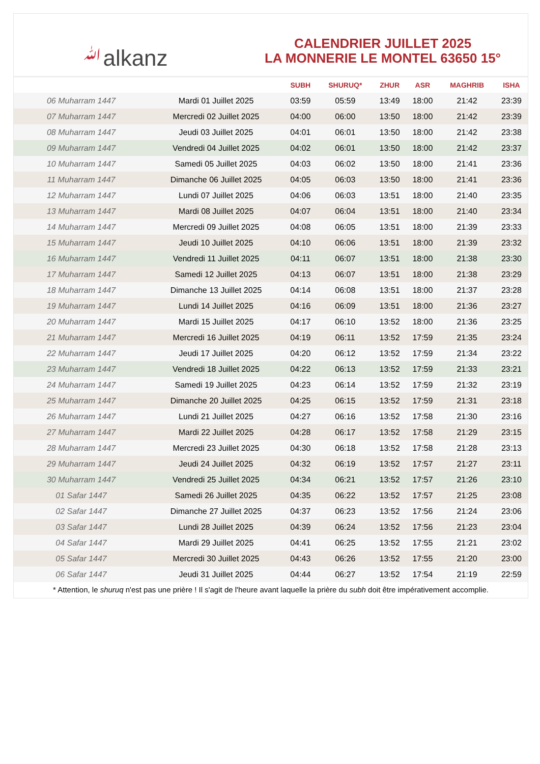ﷲalkanz
CALENDRIER JUILLET 2025
LA MONNERIE LE MONTEL 63650 15°
| | | SUBH | SHURUQ* | ZHUR | ASR | MAGHRIB | ISHA |
| --- | --- | --- | --- | --- | --- | --- | --- |
| 06 Muharram 1447 | Mardi 01 Juillet 2025 | 03:59 | 05:59 | 13:49 | 18:00 | 21:42 | 23:39 |
| 07 Muharram 1447 | Mercredi 02 Juillet 2025 | 04:00 | 06:00 | 13:50 | 18:00 | 21:42 | 23:39 |
| 08 Muharram 1447 | Jeudi 03 Juillet 2025 | 04:01 | 06:01 | 13:50 | 18:00 | 21:42 | 23:38 |
| 09 Muharram 1447 | Vendredi 04 Juillet 2025 | 04:02 | 06:01 | 13:50 | 18:00 | 21:42 | 23:37 |
| 10 Muharram 1447 | Samedi 05 Juillet 2025 | 04:03 | 06:02 | 13:50 | 18:00 | 21:41 | 23:36 |
| 11 Muharram 1447 | Dimanche 06 Juillet 2025 | 04:05 | 06:03 | 13:50 | 18:00 | 21:41 | 23:36 |
| 12 Muharram 1447 | Lundi 07 Juillet 2025 | 04:06 | 06:03 | 13:51 | 18:00 | 21:40 | 23:35 |
| 13 Muharram 1447 | Mardi 08 Juillet 2025 | 04:07 | 06:04 | 13:51 | 18:00 | 21:40 | 23:34 |
| 14 Muharram 1447 | Mercredi 09 Juillet 2025 | 04:08 | 06:05 | 13:51 | 18:00 | 21:39 | 23:33 |
| 15 Muharram 1447 | Jeudi 10 Juillet 2025 | 04:10 | 06:06 | 13:51 | 18:00 | 21:39 | 23:32 |
| 16 Muharram 1447 | Vendredi 11 Juillet 2025 | 04:11 | 06:07 | 13:51 | 18:00 | 21:38 | 23:30 |
| 17 Muharram 1447 | Samedi 12 Juillet 2025 | 04:13 | 06:07 | 13:51 | 18:00 | 21:38 | 23:29 |
| 18 Muharram 1447 | Dimanche 13 Juillet 2025 | 04:14 | 06:08 | 13:51 | 18:00 | 21:37 | 23:28 |
| 19 Muharram 1447 | Lundi 14 Juillet 2025 | 04:16 | 06:09 | 13:51 | 18:00 | 21:36 | 23:27 |
| 20 Muharram 1447 | Mardi 15 Juillet 2025 | 04:17 | 06:10 | 13:52 | 18:00 | 21:36 | 23:25 |
| 21 Muharram 1447 | Mercredi 16 Juillet 2025 | 04:19 | 06:11 | 13:52 | 17:59 | 21:35 | 23:24 |
| 22 Muharram 1447 | Jeudi 17 Juillet 2025 | 04:20 | 06:12 | 13:52 | 17:59 | 21:34 | 23:22 |
| 23 Muharram 1447 | Vendredi 18 Juillet 2025 | 04:22 | 06:13 | 13:52 | 17:59 | 21:33 | 23:21 |
| 24 Muharram 1447 | Samedi 19 Juillet 2025 | 04:23 | 06:14 | 13:52 | 17:59 | 21:32 | 23:19 |
| 25 Muharram 1447 | Dimanche 20 Juillet 2025 | 04:25 | 06:15 | 13:52 | 17:59 | 21:31 | 23:18 |
| 26 Muharram 1447 | Lundi 21 Juillet 2025 | 04:27 | 06:16 | 13:52 | 17:58 | 21:30 | 23:16 |
| 27 Muharram 1447 | Mardi 22 Juillet 2025 | 04:28 | 06:17 | 13:52 | 17:58 | 21:29 | 23:15 |
| 28 Muharram 1447 | Mercredi 23 Juillet 2025 | 04:30 | 06:18 | 13:52 | 17:58 | 21:28 | 23:13 |
| 29 Muharram 1447 | Jeudi 24 Juillet 2025 | 04:32 | 06:19 | 13:52 | 17:57 | 21:27 | 23:11 |
| 30 Muharram 1447 | Vendredi 25 Juillet 2025 | 04:34 | 06:21 | 13:52 | 17:57 | 21:26 | 23:10 |
| 01 Safar 1447 | Samedi 26 Juillet 2025 | 04:35 | 06:22 | 13:52 | 17:57 | 21:25 | 23:08 |
| 02 Safar 1447 | Dimanche 27 Juillet 2025 | 04:37 | 06:23 | 13:52 | 17:56 | 21:24 | 23:06 |
| 03 Safar 1447 | Lundi 28 Juillet 2025 | 04:39 | 06:24 | 13:52 | 17:56 | 21:23 | 23:04 |
| 04 Safar 1447 | Mardi 29 Juillet 2025 | 04:41 | 06:25 | 13:52 | 17:55 | 21:21 | 23:02 |
| 05 Safar 1447 | Mercredi 30 Juillet 2025 | 04:43 | 06:26 | 13:52 | 17:55 | 21:20 | 23:00 |
| 06 Safar 1447 | Jeudi 31 Juillet 2025 | 04:44 | 06:27 | 13:52 | 17:54 | 21:19 | 22:59 |
* Attention, le shuruq n'est pas une prière ! Il s'agit de l'heure avant laquelle la prière du subh doit être impérativement accomplie.